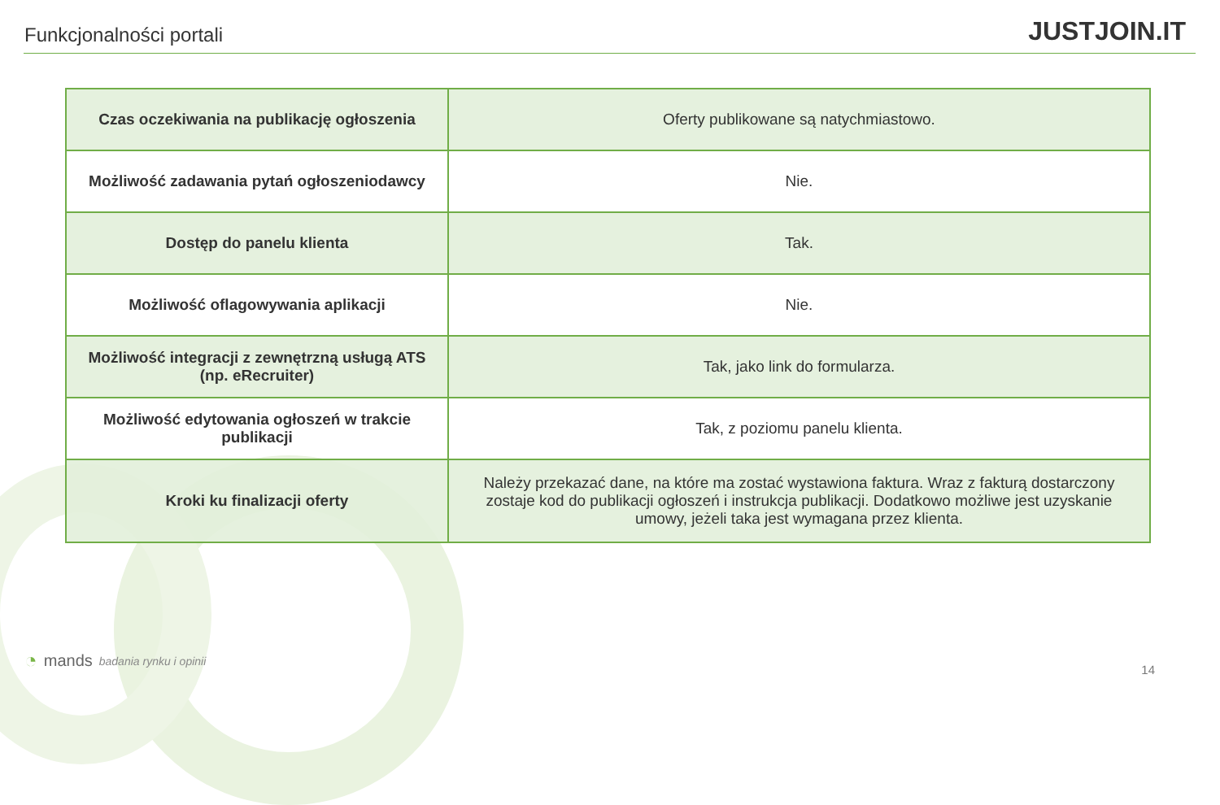Funkcjonalności portali
JUSTJOIN.IT
| Czas oczekiwania na publikację ogłoszenia | Oferty publikowane są natychmiastowo. |
| Możliwość zadawania pytań ogłoszeniodawcy | Nie. |
| Dostęp do panelu klienta | Tak. |
| Możliwość oflagowywania aplikacji | Nie. |
| Możliwość integracji z zewnętrzną usługą ATS (np. eRecruiter) | Tak, jako link do formularza. |
| Możliwość edytowania ogłoszeń w trakcie publikacji | Tak, z poziomu panelu klienta. |
| Kroki ku finalizacji oferty | Należy przekazać dane, na które ma zostać wystawiona faktura. Wraz z fakturą dostarczony zostaje kod do publikacji ogłoszeń i instrukcja publikacji. Dodatkowo możliwe jest uzyskanie umowy, jeżeli taka jest wymagana przez klienta. |
◔ mands badania rynku i opinii 14